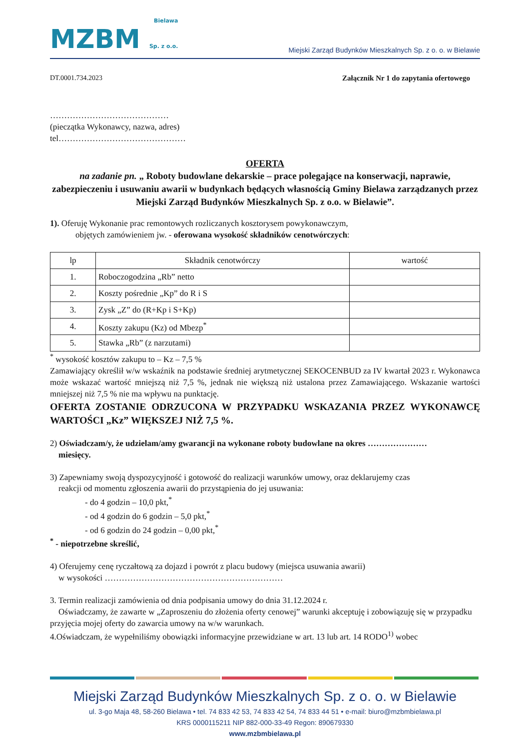Bielawa
MZBM Sp. z o.o.
Miejski Zarząd Budynków Mieszkalnych Sp. z o. o. w Bielawie
DT.0001.734.2023 Załącznik Nr 1 do zapytania ofertowego
……………………………………
(pieczątka Wykonawcy, nazwa, adres)
tel………………………………………
OFERTA
na zadanie pn. „ Roboty budowlane dekarskie – prace polegające na konserwacji, naprawie, zabezpieczeniu i usuwaniu awarii w budynkach będących własnością Gminy Bielawa zarządzanych przez Miejski Zarząd Budynków Mieszkalnych Sp. z o.o. w Bielawie”.
1). Oferuję Wykonanie prac remontowych rozliczanych kosztorysem powykonawczym,
objętych zamówieniem jw. - oferowana wysokość składników cenotwórczych:
| lp | Składnik cenotwórczy | wartość |
| --- | --- | --- |
| 1. | Roboczogodzina „Rb” netto | |
| 2. | Koszty pośrednie „Kp” do R i S | |
| 3. | Zysk „Z” do (R+Kp i S+Kp) | |
| 4. | Koszty zakupu (Kz) od Mbezp<sup>*</sup> | |
| 5. | Stawka „Rb” (z narzutami) | |
<sup>*</sup> wysokość kosztów zakupu to – Kz – 7,5 %
Zamawiający określił w/w wskaźnik na podstawie średniej arytmetycznej SEKOCENBUD za IV kwartał 2023 r. Wykonawca może wskazać wartość mniejszą niż 7,5 %, jednak nie większą niż ustalona przez Zamawiającego. Wskazanie wartości mniejszej niż 7,5 % nie ma wpływu na punktację.
OFERTA ZOSTANIE ODRZUCONA W PRZYPADKU WSKAZANIA PRZEZ WYKONAWCĘ WARTOŚCI „Kz” WIĘKSZEJ NIŻ 7,5 %.
2) Oświadczam/y, że udzielam/amy gwarancji na wykonane roboty budowlane na okres …………………
miesięcy.
3) Zapewniamy swoją dyspozycyjność i gotowość do realizacji warunków umowy, oraz deklarujemy czas
reakcji od momentu zgłoszenia awarii do przystąpienia do jej usuwania:
- do 4 godzin – 10,0 pkt,<sup>*</sup>
- od 4 godzin do 6 godzin – 5,0 pkt,<sup>*</sup>
- od 6 godzin do 24 godzin – 0,00 pkt,<sup>*</sup>
<sup>*</sup> - niepotrzebne skreślić,
4) Oferujemy cenę ryczałtową za dojazd i powrót z placu budowy (miejsca usuwania awarii)
w wysokości ………………………………………………………
3. Termin realizacji zamówienia od dnia podpisania umowy do dnia 31.12.2024 r.
Oświadczamy, że zawarte w „Zaproszeniu do złożenia oferty cenowej” warunki akceptuję i zobowiązuję się w przypadku przyjęcia mojej oferty do zawarcia umowy na w/w warunkach.
4.Oświadczam, że wypełniliśmy obowiązki informacyjne przewidziane w art. 13 lub art. 14 RODO<sup>1)</sup> wobec
Miejski Zarząd Budynków Mieszkalnych Sp. z o. o. w Bielawie
ul. 3-go Maja 48, 58-260 Bielawa • tel. 74 833 42 53, 74 833 42 54, 74 833 44 51 • e-mail: biuro@mzbmbielawa.pl
KRS 0000115211 NIP 882-000-33-49 Regon: 890679330
www.mzbmbielawa.pl